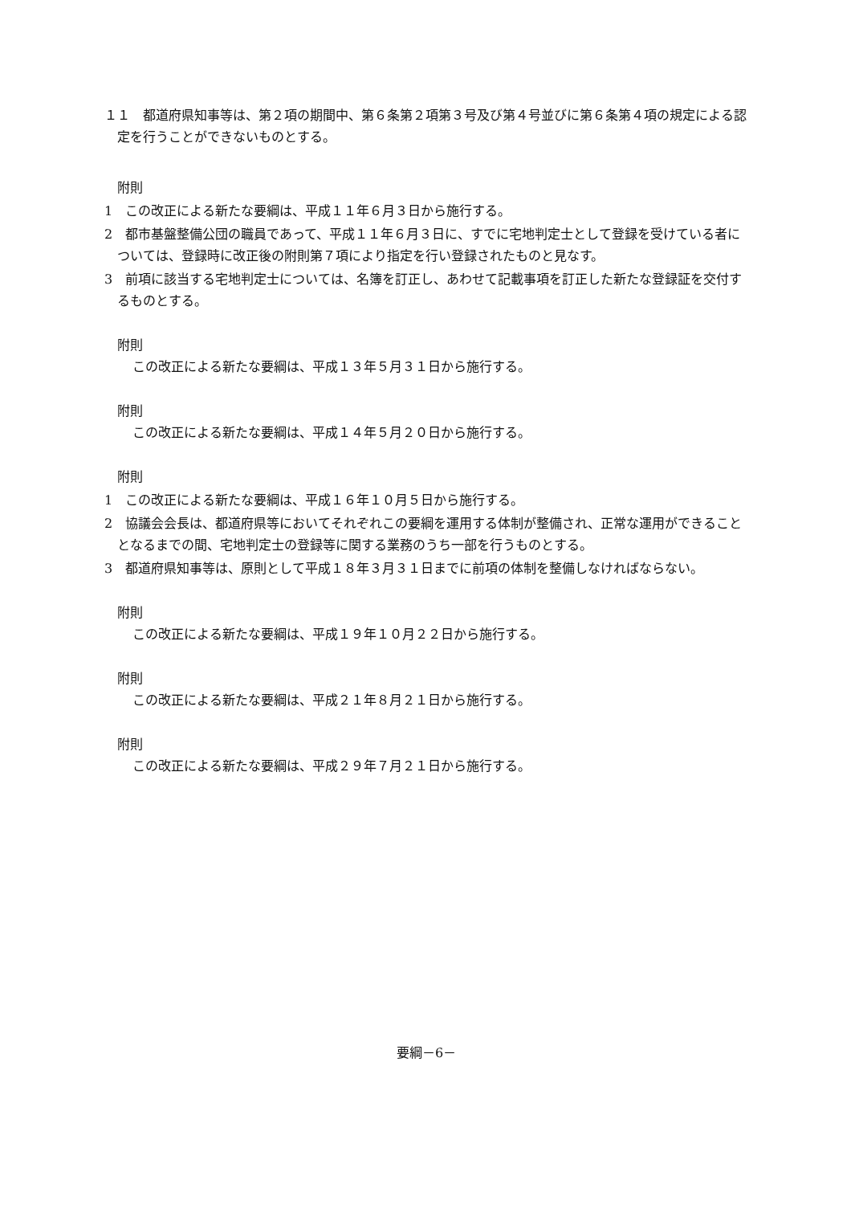１１　都道府県知事等は、第２項の期間中、第６条第２項第３号及び第４号並びに第６条第４項の規定による認定を行うことができないものとする。
附則
1　この改正による新たな要綱は、平成１１年６月３日から施行する。
2　都市基盤整備公団の職員であって、平成１１年６月３日に、すでに宅地判定士として登録を受けている者については、登録時に改正後の附則第７項により指定を行い登録されたものと見なす。
3　前項に該当する宅地判定士については、名簿を訂正し、あわせて記載事項を訂正した新たな登録証を交付するものとする。
附則
この改正による新たな要綱は、平成１３年５月３１日から施行する。
附則
この改正による新たな要綱は、平成１４年５月２０日から施行する。
附則
1　この改正による新たな要綱は、平成１６年１０月５日から施行する。
2　協議会会長は、都道府県等においてそれぞれこの要綱を運用する体制が整備され、正常な運用ができることとなるまでの間、宅地判定士の登録等に関する業務のうち一部を行うものとする。
3　都道府県知事等は、原則として平成１８年３月３１日までに前項の体制を整備しなければならない。
附則
この改正による新たな要綱は、平成１９年１０月２２日から施行する。
附則
この改正による新たな要綱は、平成２１年８月２１日から施行する。
附則
この改正による新たな要綱は、平成２９年７月２１日から施行する。
要綱－6－